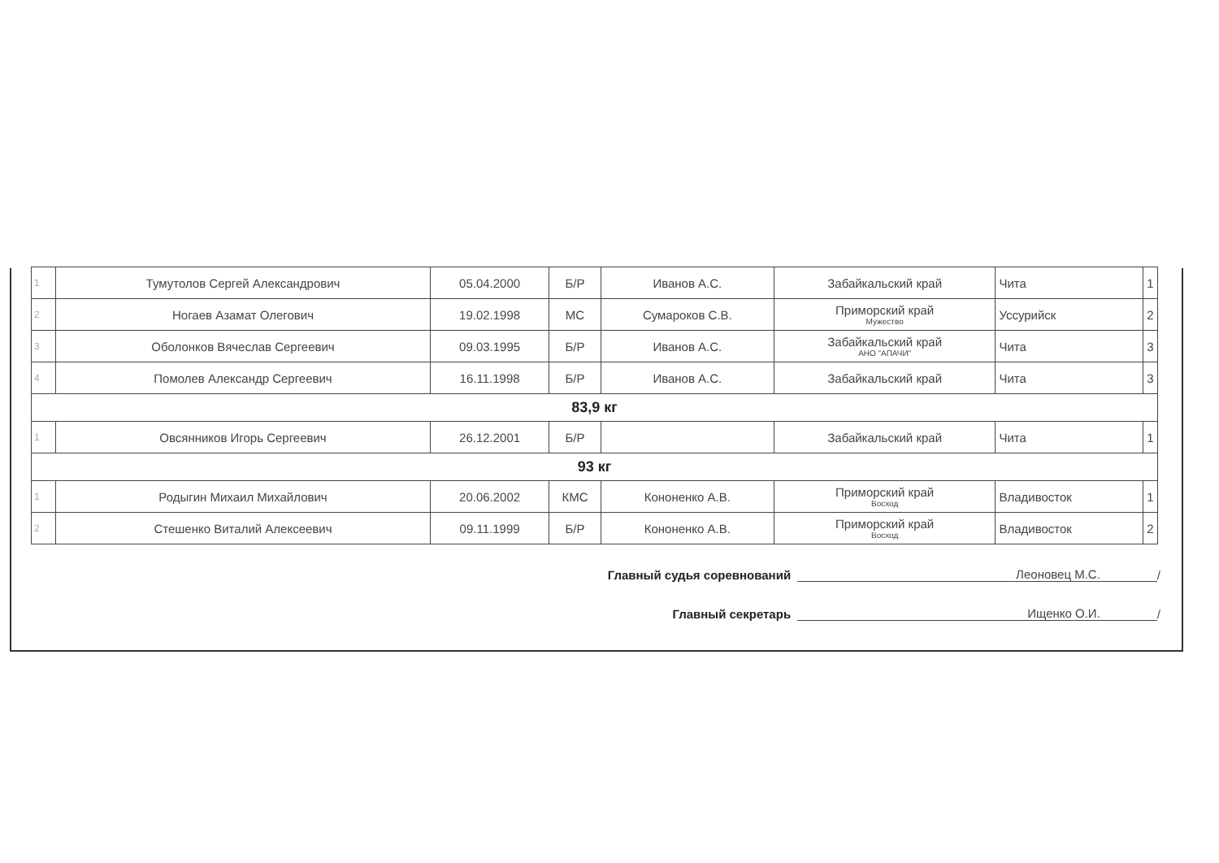| 1 | Тумутолов Сергей Александрович | 05.04.2000 | Б/Р | Иванов А.С. | Забайкальский край | Чита | 1 |
| 2 | Ногаев Азамат Олегович | 19.02.1998 | МС | Сумароков С.В. | Приморский край Мужество | Уссурийск | 2 |
| 3 | Оболонков Вячеслав Сергеевич | 09.03.1995 | Б/Р | Иванов А.С. | Забайкальский край АНО "АПАЧИ" | Чита | 3 |
| 4 | Помолев Александр Сергеевич | 16.11.1998 | Б/Р | Иванов А.С. | Забайкальский край | Чита | 3 |
| 83,9 кг | | | | | | | |
| 1 | Овсянников Игорь Сергеевич | 26.12.2001 | Б/Р | | Забайкальский край | Чита | 1 |
| 93 кг | | | | | | | |
| 1 | Родыгин Михаил Михайлович | 20.06.2002 | КМС | Кононенко А.В. | Приморский край Восход | Владивосток | 1 |
| 2 | Стешенко Виталий Алексеевич | 09.11.1999 | Б/Р | Кононенко А.В. | Приморский край Восход | Владивосток | 2 |
Главный судья соревнований Леоновец М.С. /
Главный секретарь Ищенко О.И. /